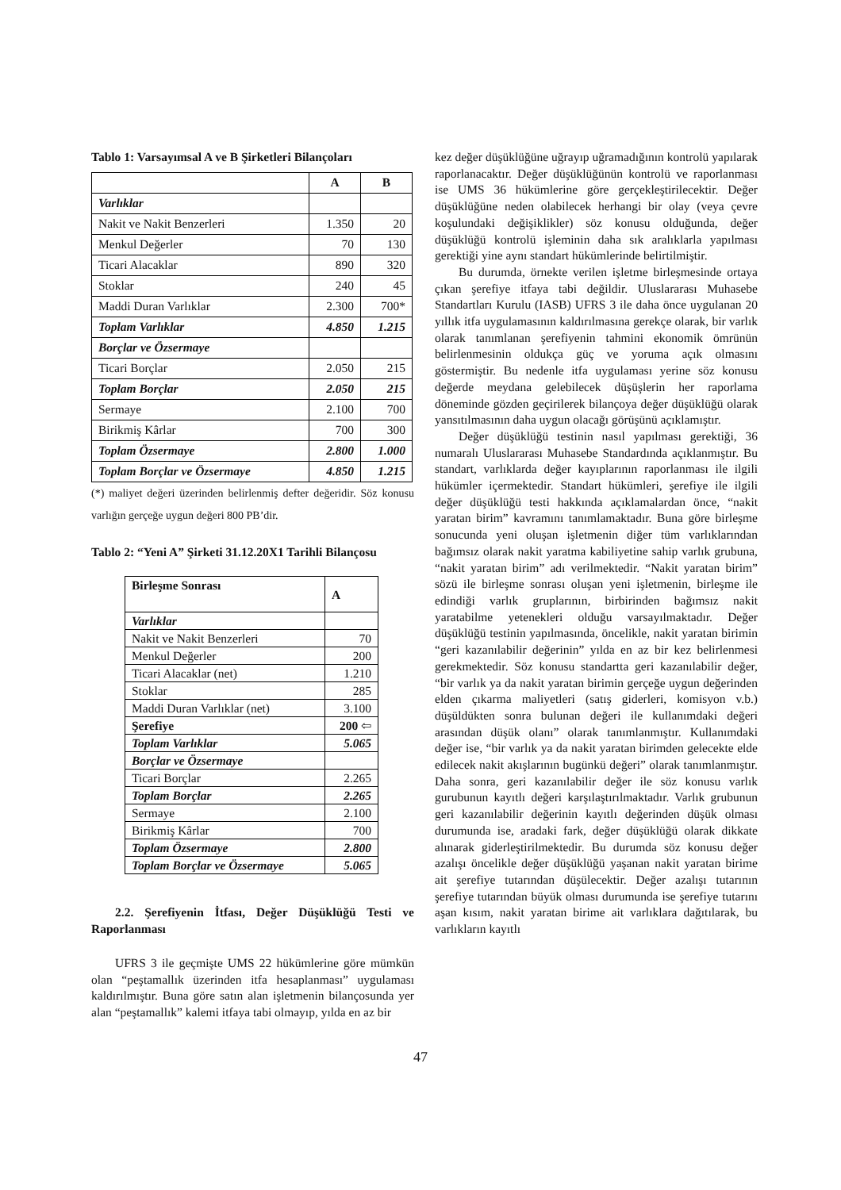Tablo 1: Varsayımsal A ve B Şirketleri Bilançoları
| | A | B |
| --- | --- | --- |
| Varlıklar | | |
| Nakit ve Nakit Benzerleri | 1.350 | 20 |
| Menkul Değerler | 70 | 130 |
| Ticari Alacaklar | 890 | 320 |
| Stoklar | 240 | 45 |
| Maddi Duran Varlıklar | 2.300 | 700* |
| Toplam Varlıklar | 4.850 | 1.215 |
| Borçlar ve Özsermaye | | |
| Ticari Borçlar | 2.050 | 215 |
| Toplam Borçlar | 2.050 | 215 |
| Sermaye | 2.100 | 700 |
| Birikmiş Kârlar | 700 | 300 |
| Toplam Özsermaye | 2.800 | 1.000 |
| Toplam Borçlar ve Özsermaye | 4.850 | 1.215 |
(*) maliyet değeri üzerinden belirlenmiş defter değeridir. Söz konusu varlığın gerçeğe uygun değeri 800 PB’dir.
Tablo 2: “Yeni A” Şirketi 31.12.20X1 Tarihli Bilançosu
| Birleşme Sonrası | A |
| Varlıklar | |
| Nakit ve Nakit Benzerleri | 70 |
| Menkul Değerler | 200 |
| Ticari Alacaklar (net) | 1.210 |
| Stoklar | 285 |
| Maddi Duran Varlıklar (net) | 3.100 |
| Şerefiye | 200 ⇦ |
| Toplam Varlıklar | 5.065 |
| Borçlar ve Özsermaye | |
| Ticari Borçlar | 2.265 |
| Toplam Borçlar | 2.265 |
| Sermaye | 2.100 |
| Birikmiş Kârlar | 700 |
| Toplam Özsermaye | 2.800 |
| Toplam Borçlar ve Özsermaye | 5.065 |
2.2. Şerefiyenin İtfası, Değer Düşüklüğü Testi ve Raporlanması
UFRS 3 ile geçmişte UMS 22 hükümlerine göre mümkün olan “peştamallık üzerinden itfa hesaplanması” uygulaması kaldırılmıştır. Buna göre satın alan işletmenin bilançosunda yer alan “peştamallık” kalemi itfaya tabi olmayıp, yılda en az bir
kez değer düşüklüğüne uğrayıp uğramadığının kontrolü yapılarak raporlanacaktır. Değer düşüklüğünün kontrolü ve raporlanması ise UMS 36 hükümlerine göre gerçekleştirilecektir. Değer düşüklüğüne neden olabilecek herhangi bir olay (veya çevre koşulundaki değişiklikler) söz konusu olduğunda, değer düşüklüğü kontrolü işleminin daha sık aralıklarla yapılması gerektiği yine aynı standart hükümlerinde belirtilmiştir.
Bu durumda, örnekte verilen işletme birleşmesinde ortaya çıkan şerefiye itfaya tabi değildir. Uluslararası Muhasebe Standartları Kurulu (IASB) UFRS 3 ile daha önce uygulanan 20 yıllık itfa uygulamasının kaldırılmasına gerekçe olarak, bir varlık olarak tanımlanan şerefiyenin tahmini ekonomik ömrünün belirlenmesinin oldukça güç ve yoruma açık olmasını göstermiştir. Bu nedenle itfa uygulaması yerine söz konusu değerde meydana gelebilecek düşüşlerin her raporlama döneminde gözden geçirilerek bilançoya değer düşüklüğü olarak yansıtılmasının daha uygun olacağı görüşünü açıklamıştır.
Değer düşüklüğü testinin nasıl yapılması gerektiği, 36 numaralı Uluslararası Muhasebe Standardında açıklanmıştır. Bu standart, varlıklarda değer kayıplarının raporlanması ile ilgili hükümler içermektedir. Standart hükümleri, şerefiye ile ilgili değer düşüklüğü testi hakkında açıklamalardan önce, “nakit yaratan birim” kavramını tanımlamaktadır. Buna göre birleşme sonucunda yeni oluşan işletmenin diğer tüm varlıklarından bağımsız olarak nakit yaratma kabiliyetine sahip varlık grubuna, “nakit yaratan birim” adı verilmektedir. “Nakit yaratan birim” sözü ile birleşme sonrası oluşan yeni işletmenin, birleşme ile edindiği varlık gruplarının, birbirinden bağımsız nakit yaratabilme yetenekleri olduğu varsayılmaktadır. Değer düşüklüğü testinin yapılmasında, öncelikle, nakit yaratan birimin “geri kazanılabilir değerinin” yılda en az bir kez belirlenmesi gerekmektedir. Söz konusu standartta geri kazanılabilir değer, “bir varlık ya da nakit yaratan birimin gerçeğe uygun değerinden elden çıkarma maliyetleri (satış giderleri, komisyon v.b.) düşüldükten sonra bulunan değeri ile kullanımdaki değeri arasından düşük olanı” olarak tanımlanmıştır. Kullanımdaki değer ise, “bir varlık ya da nakit yaratan birimden gelecekte elde edilecek nakit akışlarının bugünkü değeri” olarak tanımlanmıştır. Daha sonra, geri kazanılabilir değer ile söz konusu varlık gurubunun kayıtlı değeri karşılaştırılmaktadır. Varlık grubunun geri kazanılabilir değerinin kayıtlı değerinden düşük olması durumunda ise, aradaki fark, değer düşüklüğü olarak dikkate alınarak giderleştirilmektedir. Bu durumda söz konusu değer azalışı öncelikle değer düşüklüğü yaşanan nakit yaratan birime ait şerefiye tutarından düşülecektir. Değer azalışı tutarının şerefiye tutarından büyük olması durumunda ise şerefiye tutarını aşan kısım, nakit yaratan birime ait varlıklara dağıtılarak, bu varlıkların kayıtlı
47